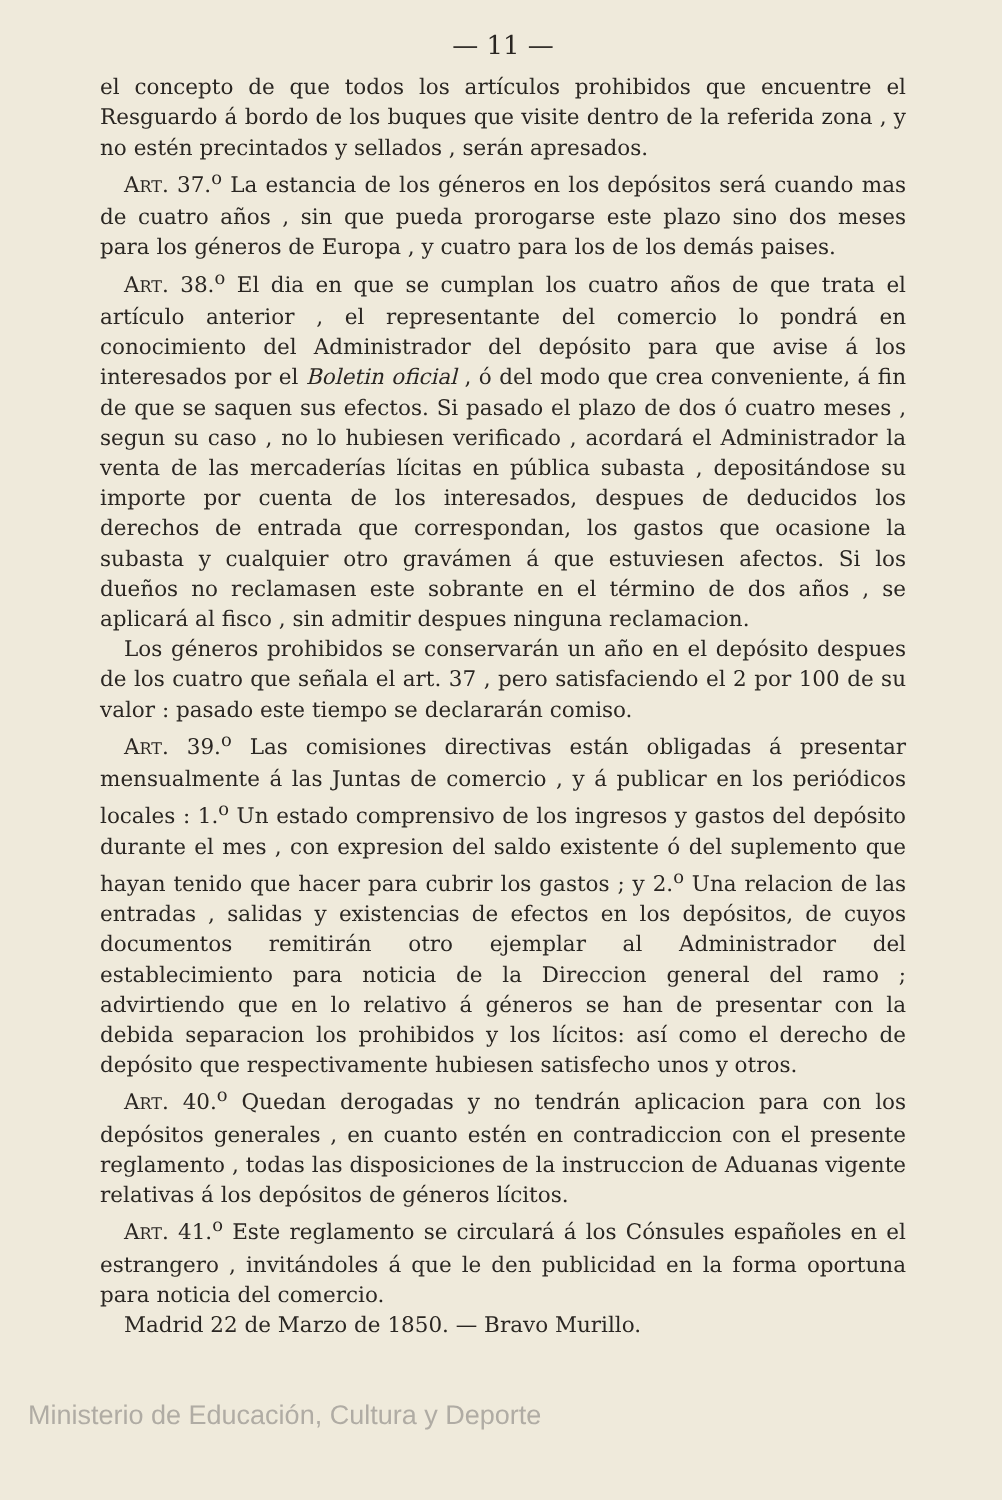— 11 —
el concepto de que todos los artículos prohibidos que encuentre el Resguardo á bordo de los buques que visite dentro de la referida zona , y no estén precintados y sellados , serán apresados.
ART. 37.<sup>o</sup> La estancia de los géneros en los depósitos será cuando mas de cuatro años , sin que pueda prorogarse este plazo sino dos meses para los géneros de Europa , y cuatro para los de los demás paises.
ART. 38.<sup>o</sup> El dia en que se cumplan los cuatro años de que trata el artículo anterior , el representante del comercio lo pondrá en conocimiento del Administrador del depósito para que avise á los interesados por el Boletin oficial , ó del modo que crea conveniente, á fin de que se saquen sus efectos. Si pasado el plazo de dos ó cuatro meses , segun su caso , no lo hubiesen verificado , acordará el Administrador la venta de las mercaderías lícitas en pública subasta , depositándose su importe por cuenta de los interesados, despues de deducidos los derechos de entrada que correspondan, los gastos que ocasione la subasta y cualquier otro gravámen á que estuviesen afectos. Si los dueños no reclamasen este sobrante en el término de dos años , se aplicará al fisco , sin admitir despues ninguna reclamacion.
Los géneros prohibidos se conservarán un año en el depósito despues de los cuatro que señala el art. 37 , pero satisfaciendo el 2 por 100 de su valor : pasado este tiempo se declararán comiso.
ART. 39.<sup>o</sup> Las comisiones directivas están obligadas á presentar mensualmente á las Juntas de comercio , y á publicar en los periódicos locales : 1.<sup>o</sup> Un estado comprensivo de los ingresos y gastos del depósito durante el mes , con expresion del saldo existente ó del suplemento que hayan tenido que hacer para cubrir los gastos ; y 2.<sup>o</sup> Una relacion de las entradas , salidas y existencias de efectos en los depósitos, de cuyos documentos remitirán otro ejemplar al Administrador del establecimiento para noticia de la Direccion general del ramo ; advirtiendo que en lo relativo á géneros se han de presentar con la debida separacion los prohibidos y los lícitos: así como el derecho de depósito que respectivamente hubiesen satisfecho unos y otros.
ART. 40.<sup>o</sup> Quedan derogadas y no tendrán aplicacion para con los depósitos generales , en cuanto estén en contradiccion con el presente reglamento , todas las disposiciones de la instruccion de Aduanas vigente relativas á los depósitos de géneros lícitos.
ART. 41.<sup>o</sup> Este reglamento se circulará á los Cónsules españoles en el estrangero , invitándoles á que le den publicidad en la forma oportuna para noticia del comercio.
Madrid 22 de Marzo de 1850. — Bravo Murillo.
Ministerio de Educación, Cultura y Deporte